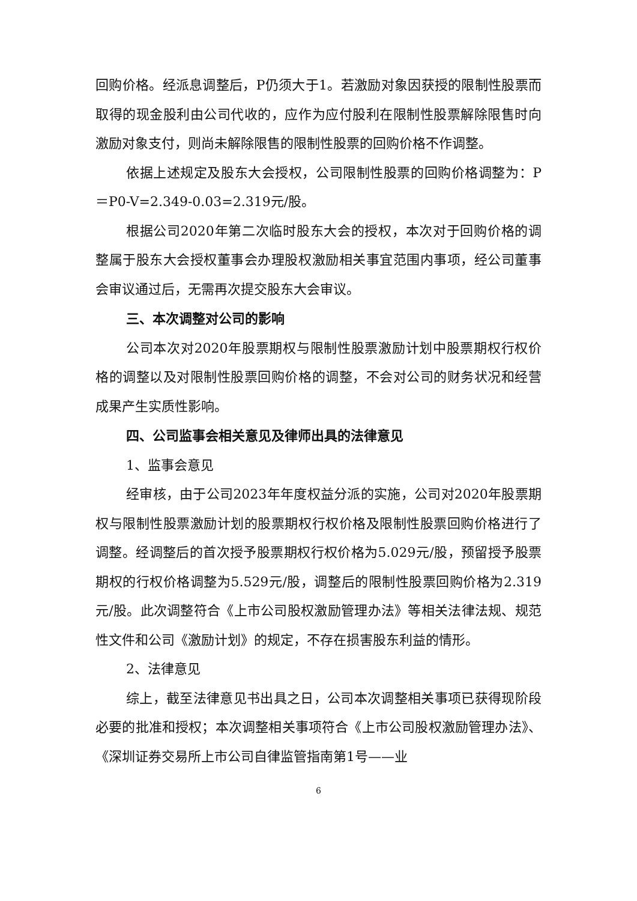回购价格。经派息调整后，P仍须大于1。若激励对象因获授的限制性股票而取得的现金股利由公司代收的，应作为应付股利在限制性股票解除限售时向激励对象支付，则尚未解除限售的限制性股票的回购价格不作调整。
依据上述规定及股东大会授权，公司限制性股票的回购价格调整为：P＝P0-V=2.349-0.03=2.319元/股。
根据公司2020年第二次临时股东大会的授权，本次对于回购价格的调整属于股东大会授权董事会办理股权激励相关事宜范围内事项，经公司董事会审议通过后，无需再次提交股东大会审议。
三、本次调整对公司的影响
公司本次对2020年股票期权与限制性股票激励计划中股票期权行权价格的调整以及对限制性股票回购价格的调整，不会对公司的财务状况和经营成果产生实质性影响。
四、公司监事会相关意见及律师出具的法律意见
1、监事会意见
经审核，由于公司2023年年度权益分派的实施，公司对2020年股票期权与限制性股票激励计划的股票期权行权价格及限制性股票回购价格进行了调整。经调整后的首次授予股票期权行权价格为5.029元/股，预留授予股票期权的行权价格调整为5.529元/股，调整后的限制性股票回购价格为2.319元/股。此次调整符合《上市公司股权激励管理办法》等相关法律法规、规范性文件和公司《激励计划》的规定，不存在损害股东利益的情形。
2、法律意见
综上，截至法律意见书出具之日，公司本次调整相关事项已获得现阶段必要的批准和授权；本次调整相关事项符合《上市公司股权激励管理办法》、《深圳证券交易所上市公司自律监管指南第1号——业
6